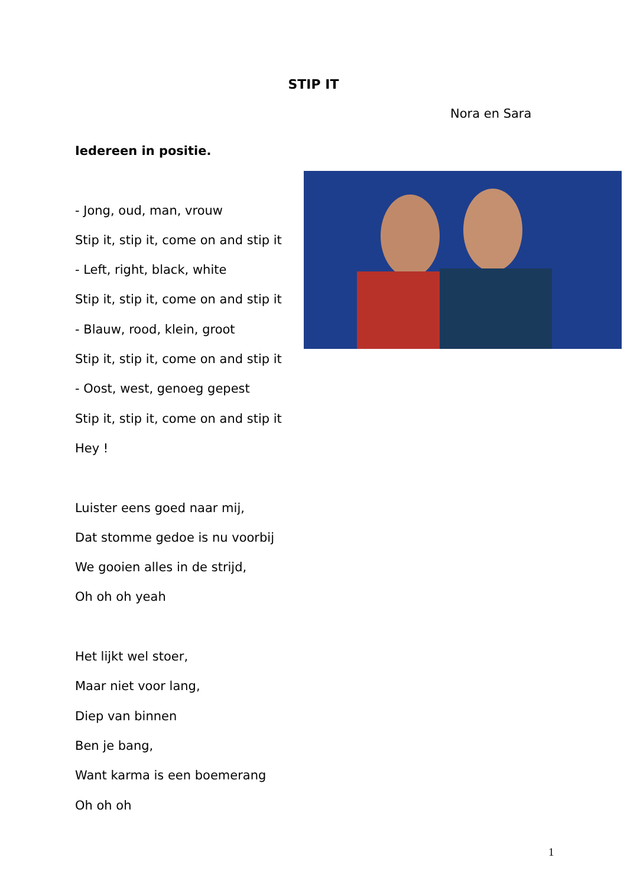STIP IT
Nora en Sara
Iedereen in positie.
- Jong, oud, man, vrouw
Stip it, stip it, come on and stip it
- Left, right, black, white
Stip it, stip it, come on and stip it
- Blauw, rood, klein, groot
Stip it, stip it, come on and stip it
- Oost, west, genoeg gepest
Stip it, stip it, come on and stip it
Hey !
Luister eens goed naar mij,
Dat stomme gedoe is nu voorbij
We gooien alles in de strijd,
Oh oh oh yeah
Het lijkt wel stoer,
Maar niet voor lang,
Diep van binnen
Ben je bang,
Want karma is een boemerang
Oh oh oh
1